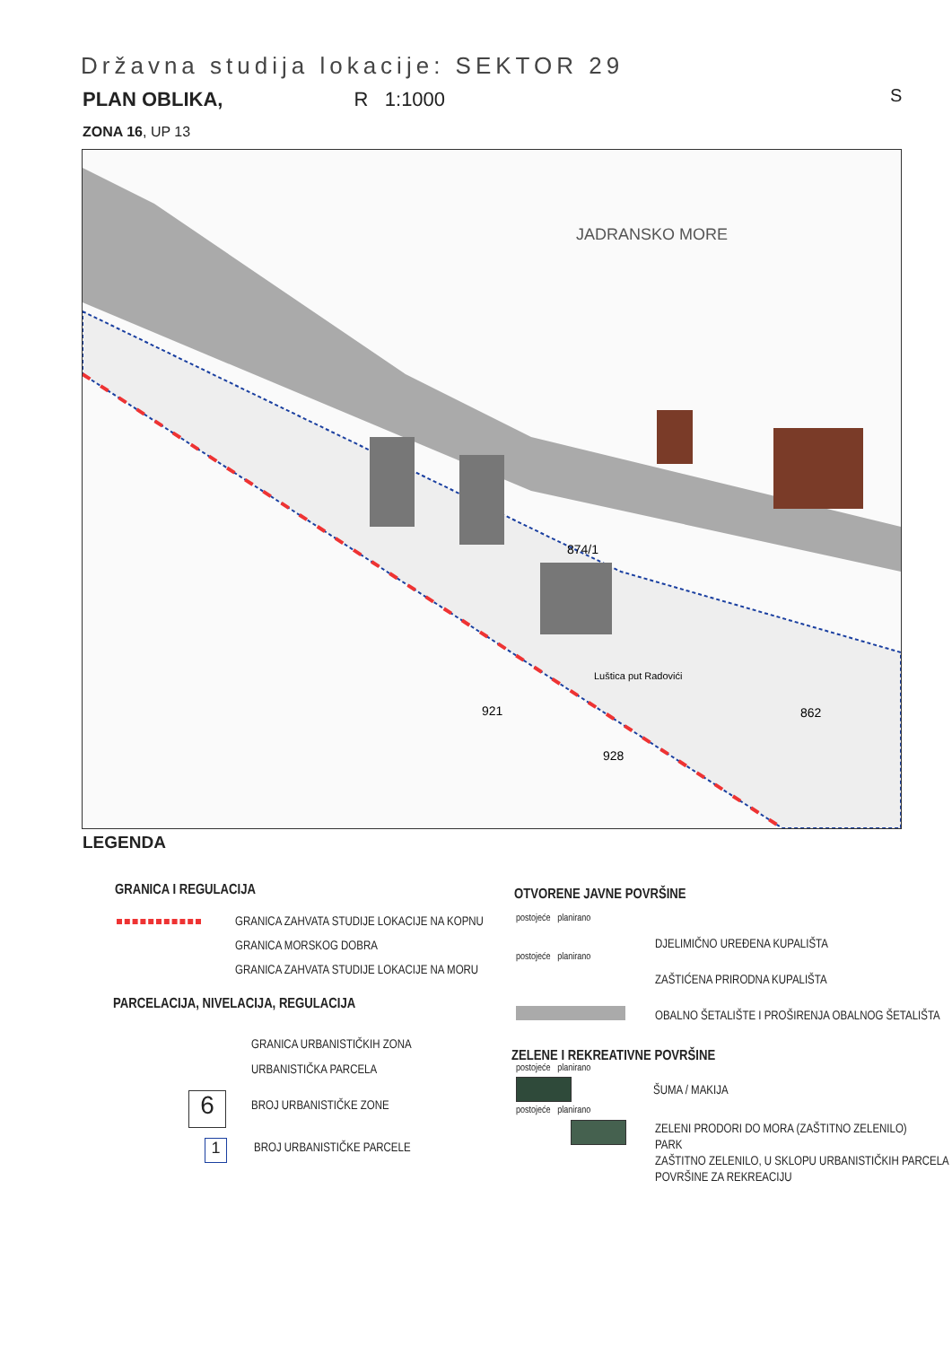Državna studija lokacije: SEKTOR 29
PLAN OBLIKA, R 1:1000
ZONA 16, UP 13
S
874/1
921
928
862
JADRANSKO MORE
Luštica put Radovići
LEGENDA
GRANICA I REGULACIJA
GRANICA ZAHVATA STUDIJE LOKACIJE NA KOPNU
GRANICA MORSKOG DOBRA
GRANICA ZAHVATA STUDIJE LOKACIJE NA MORU
PARCELACIJA, NIVELACIJA, REGULACIJA
GRANICA URBANISTIČKIH ZONA
URBANISTIČKA PARCELA
6 BROJ URBANISTIČKE ZONE
1 BROJ URBANISTIČKE PARCELE
OTVORENE JAVNE POVRŠINE
postojeće planirano
DJELIMIČNO UREĐENA KUPALIŠTA
postojeće planirano
ZAŠTIĆENA PRIRODNA KUPALIŠTA
OBALNO ŠETALIŠTE I PROŠIRENJA OBALNOG ŠETALIŠTA
ZELENE I REKREATIVNE POVRŠINE
postojeće planirano
ŠUMA / MAKIJA
postojeće planirano
ZELENI PRODORI DO MORA (ZAŠTITNO ZELENILO)
PARK
ZAŠTITNO ZELENILO, U SKLOPU URBANISTIČKIH PARCELA
POVRŠINE ZA REKREACIJU